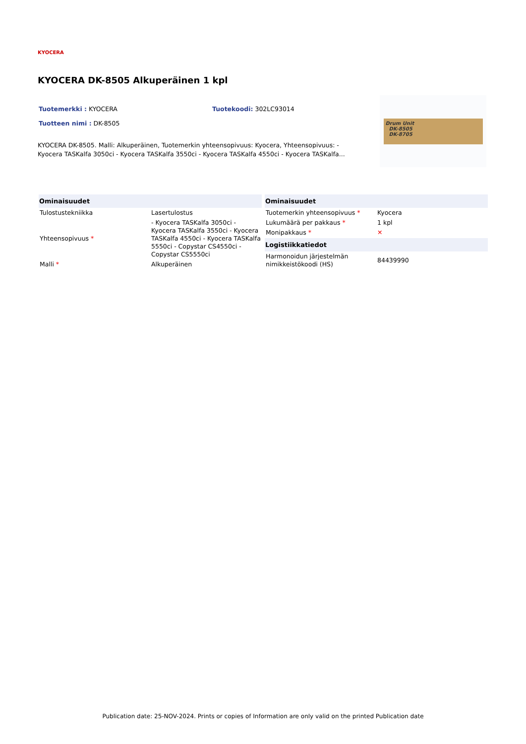KYOCERA
KYOCERA DK-8505 Alkuperäinen 1 kpl
Tuotemerkki : KYOCERA Tuotekoodi: 302LC93014
Tuotteen nimi : DK-8505
KYOCERA DK-8505. Malli: Alkuperäinen, Tuotemerkin yhteensopivuus: Kyocera, Yhteensopivuus: - Kyocera TASKalfa 3050ci - Kyocera TASKalfa 3550ci - Kyocera TASKalfa 4550ci - Kyocera TASKalfa...
Drum Unit
DK-8505
DK-8705
| Ominaisuudet | |
| --- | --- |
| Tulostustekniikka | Lasertulostus |
| Yhteensopivuus * | - Kyocera TASKalfa 3050ci - Kyocera TASKalfa 3550ci - Kyocera TASKalfa 4550ci - Kyocera TASKalfa 5550ci - Copystar CS4550ci - Copystar CS5550ci |
| Malli * | Alkuperäinen |
| Ominaisuudet | |
| --- | --- |
| Tuotemerkin yhteensopivuus * | Kyocera |
| Lukumäärä per pakkaus * | 1 kpl |
| Monipakkaus * | ✕ |
| Logistiikkatiedot | |
| Harmonoidun järjestelmän nimikkeistökoodi (HS) | 84439990 |
Publication date: 25-NOV-2024. Prints or copies of Information are only valid on the printed Publication date